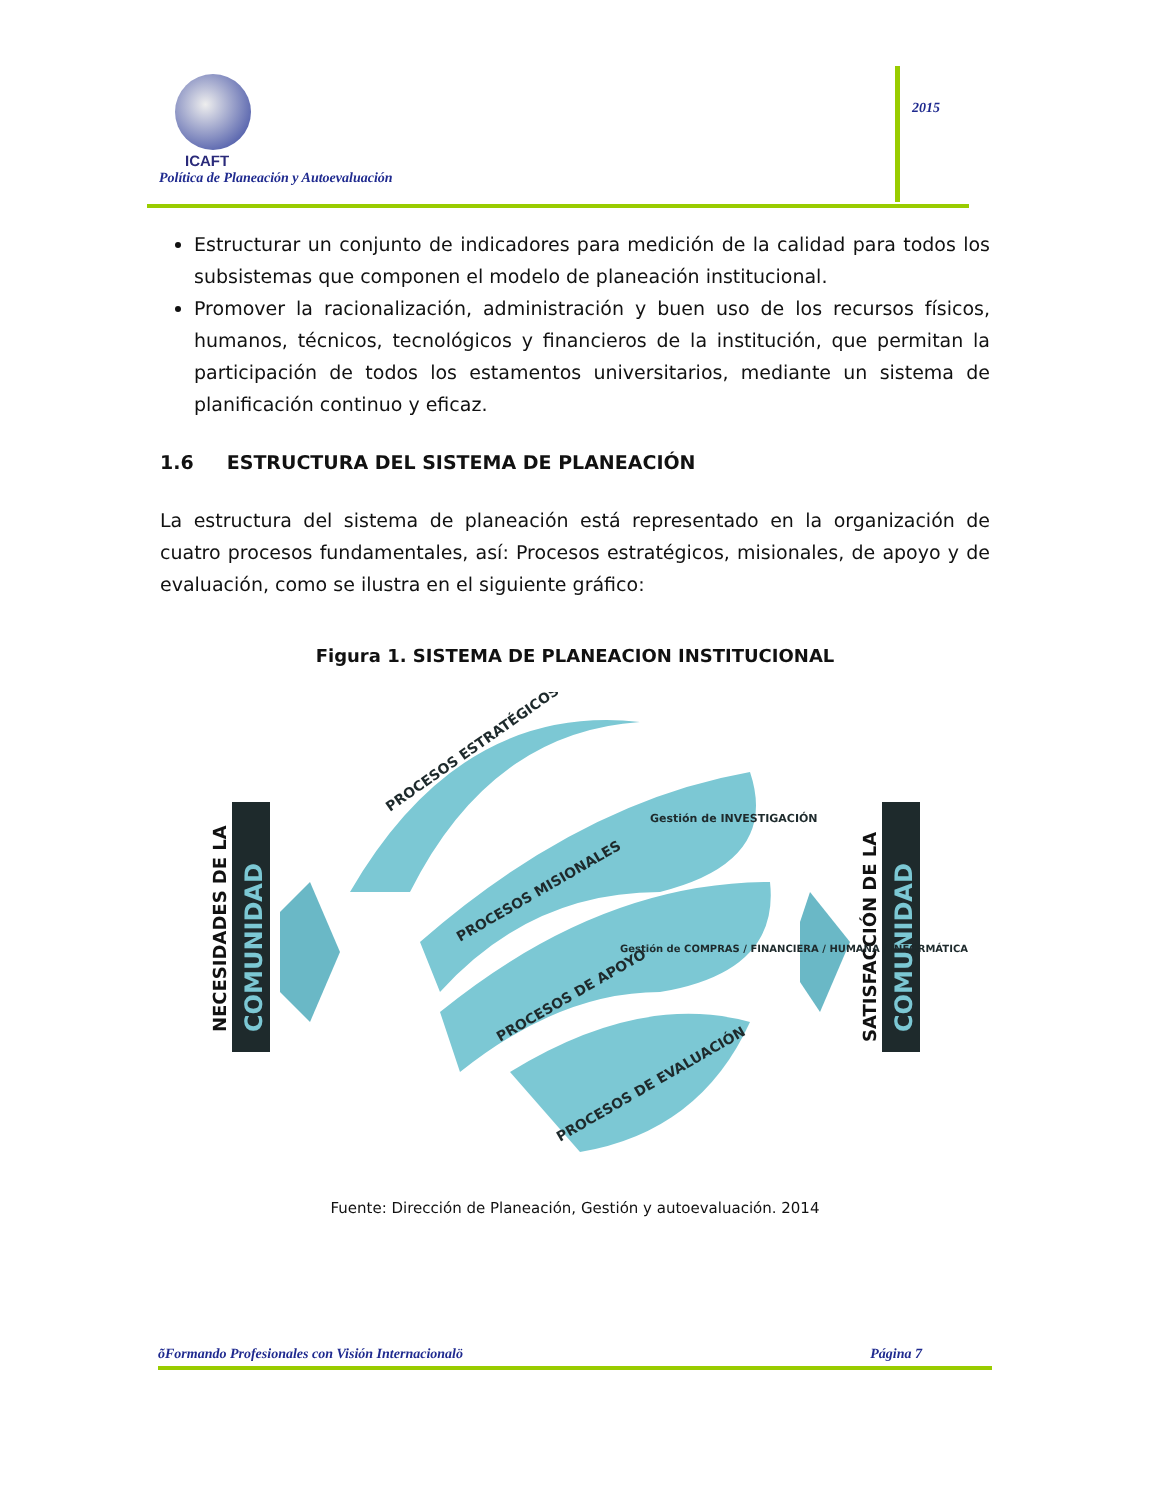ICAFT
Política de Planeación y Autoevaluación
2015
Estructurar un conjunto de indicadores para medición de la calidad para todos los subsistemas que componen el modelo de planeación institucional.
Promover la racionalización, administración y buen uso de los recursos físicos, humanos, técnicos, tecnológicos y financieros de la institución, que permitan la participación de todos los estamentos universitarios, mediante un sistema de planificación continuo y eficaz.
1.6 ESTRUCTURA DEL SISTEMA DE PLANEACIÓN
La estructura del sistema de planeación está representado en la organización de cuatro procesos fundamentales, así: Procesos estratégicos, misionales, de apoyo y de evaluación, como se ilustra en el siguiente gráfico:
Figura 1. SISTEMA DE PLANEACION INSTITUCIONAL
COMUNIDAD
NECESIDADES DE LA
COMUNIDAD
SATISFACCIÓN DE LA
PROCESOS ESTRATÉGICOS
PROCESOS MISIONALES
Gestión de INVESTIGACIÓN
PROCESOS DE APOYO
Gestión de COMPRAS / FINANCIERA / HUMANA / INFORMÁTICA
PROCESOS DE EVALUACIÓN
Fuente: Dirección de Planeación, Gestión y autoevaluación. 2014
õFormando Profesionales con Visión Internacionalö Página 7